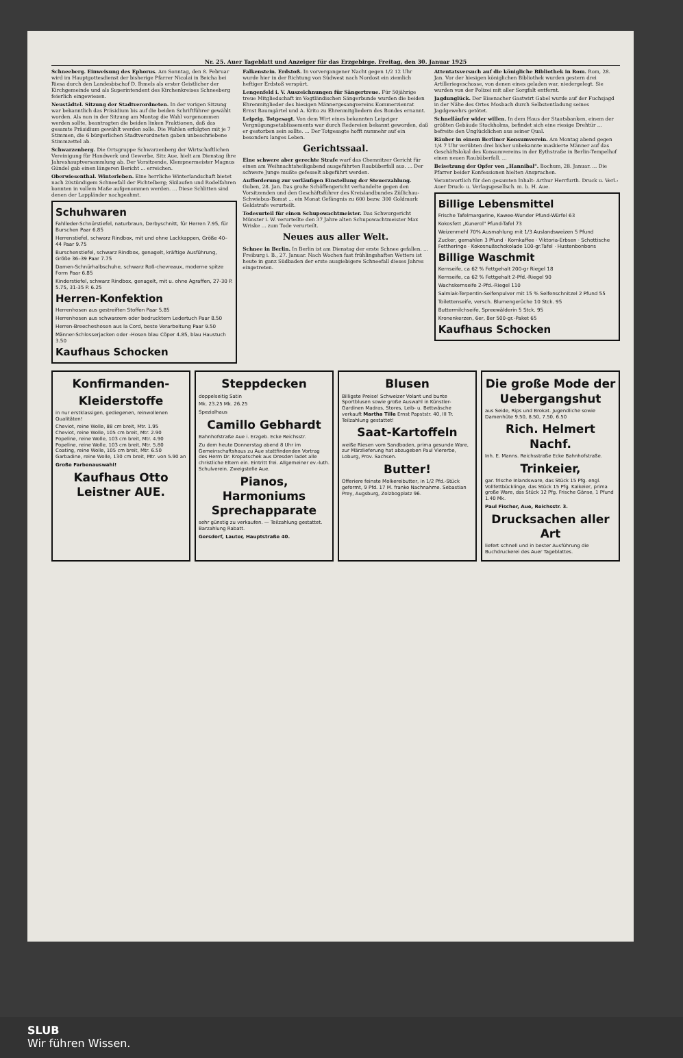Nr. 25. Auer Tageblatt und Anzeiger für das Erzgebirge. Freitag, den 30. Januar 1925
Schneeberg. Einweisung des Ephorus. Am Sonntag, den 8. Februar wird im Hauptgottesdienst der bisherige Pfarrer Nicolai in Beicha bei Riesa durch den Landesbischof D. Ihmels als erster Geistlicher der Kirchgemeinde und als Superintendent des Kirchenkreises Schneeberg feierlich eingewiesen.
Neustädtel. Sitzung der Stadtverordneten. In der vorigen Sitzung war bekanntlich das Präsidium bis auf die beiden Schriftführer gewählt worden. Als nun in der Sitzung am Montag die Wahl vorgenommen werden sollte, beantragten die beiden linken Fraktionen, daß das gesamte Präsidium gewählt werden solle. Die Wahlen erfolgten mit je 7 Stimmen, die 6 bürgerlichen Stadtverordneten gaben unbeschriebene Stimmzettel ab.
Schwarzenberg. Die Ortsgruppe Schwarzenberg der Wirtschaftlichen Vereinigung für Handwerk und Gewerbe, Sitz Aue, hielt am Dienstag ihre Jahreshauptversammlung ab. Der Vorsitzende, Klempnermeister Magnus Gündel gab einen längeren Bericht ... erreichen.
Oberwiesenthal. Winterleben. Eine herrliche Winterlandschaft bietet nach 20stündigem Schneefall der Fichtelberg; Skilaufen und Rodelfahren konnten in vollem Maße aufgenommen werden. ... Diese Schlitten sind denen der Lappländer nachgeahmt.
Schuhwaren
Fahlleder-Schnürstiefel, naturbraun, Derbyschnitt, für Herren 7.95, für Burschen Paar 6.85
Herrenstiefel, schwarz Rindbox, mit und ohne Lackkappen, Größe 40–44 Paar 9.75
Burschenstiefel, schwarz Rindbox, genagelt, kräftige Ausführung, Größe 36–39 Paar 7.75
Damen-Schnürhalbschuhe, schwarz Roß-chevreaux, moderne spitze Form Paar 6.85
Kinderstiefel, schwarz Rindbox, genagelt, mit u. ohne Agraffen, 27-30 P. 5.75, 31-35 P. 6.25
Herren-Konfektion
Herrenhosen aus gestreiften Stoffen Paar 5.85
Herrenhosen aus schwarzem oder bedrucktem Ledertuch Paar 8.50
Herren-Breecheshosen aus la Cord, beste Verarbeitung Paar 9.50
Männer-Schlosserjacken oder -Hosen blau Cöper 4.85, blau Haustuch 3.50
Kaufhaus Schocken
Falkenstein. Erdstoß. In vorvergangener Nacht gegen 1/2 12 Uhr wurde hier in der Richtung von Südwest nach Nordost ein ziemlich heftiger Erdstoß verspürt.
Lengenfeld i. V. Auszeichnungen für Sängertreue. Für 50jährige treue Mitgliedschaft im Vogtländischen Sängerbunde wurden die beiden Ehrenmitglieder des hiesigen Männergesangvereins Kommerzienrat Ernst Baumgärtel und A. Krito zu Ehrenmitgliedern des Bundes ernannt.
Leipzig. Totgesagt. Von dem Wirt eines bekannten Leipziger Vergnügungsetablissements war durch Redereien bekannt geworden, daß er gestorben sein sollte. ... Der Totgesagte hofft nunmehr auf ein besonders langes Leben.
Gerichtssaal.
Eine schwere aber gerechte Strafe warf das Chemnitzer Gericht für einen am Weihnachtsheiligabend ausgeführten Raubüberfall aus. ... Der schwere Junge mußte gefesselt abgeführt werden.
Aufforderung zur vorläufigen Einstellung der Steuerzahlung. Guben, 28. Jan. Das große Schöffengericht verhandelte gegen den Vorsitzenden und den Geschäftsführer des Kreislandbundes Züllichau-Schwiebus-Bomst ... ein Monat Gefängnis zu 600 bezw. 300 Goldmark Geldstrafe verurteilt.
Todesurteil für einen Schupowachtmeister. Das Schwurgericht Münster i. W. verurteilte den 37 Jahre alten Schupowachtmeister Max Wriske ... zum Tode verurteilt.
Neues aus aller Welt.
Schnee in Berlin. In Berlin ist am Dienstag der erste Schnee gefallen. ... Freiburg i. B., 27. Januar. Nach Wochen fast frühlingshaften Wetters ist heute in ganz Südbaden der erste ausgiebigere Schneefall dieses Jahres eingetreten.
Attentatsversuch auf die königliche Bibliothek in Rom. Rom, 28. Jan. Vor der hiesigen königlichen Bibliothek wurden gestern drei Artilleriegeschosse, von denen eines geladen war, niedergelegt. Sie wurden von der Polizei mit aller Sorgfalt entfernt.
Jagdunglück. Der Eisenacher Gastwirt Gabel wurde auf der Fuchsjagd in der Nähe des Ortes Mosbach durch Selbstentladung seines Jagdgewehrs getötet.
Schnelläufer wider willen. In dem Haus der Staatsbanken, einem der größten Gebäude Stockholms, befindet sich eine riesige Drehtür ... befreite den Unglücklichen aus seiner Qual.
Räuber in einem Berliner Konsumverein. Am Montag abend gegen 1/4 7 Uhr verübten drei bisher unbekannte maskierte Männer auf das Geschäftslokal des Konsumvereins in der Eythstraße in Berlin-Tempelhof einen neuen Raubüberfall. ...
Beisetzung der Opfer von „Hannibal". Bochum, 28. Januar. ... Die Pfarrer beider Konfessionen hielten Ansprachen.
Verantwortlich für den gesamten Inhalt: Arthur Herrfurth. Druck u. Verl.: Auer Druck- u. Verlagsgesellsch. m. b. H. Aue.
Billige Lebensmittel
Frische Tafelmargarine, Kawee-Wunder Pfund-Würfel 63
Kokosfett „Kunerol" Pfund-Tafel 73
Weizenmehl 70% Ausmahlung mit 1/3 Auslandsweizen 5 Pfund
Zucker, gemahlen 3 Pfund · Kornkaffee · Viktoria-Erbsen · Schottische Fettheringe · Kokosnußschokolade 100-gr.Tafel · Hustenbonbons
Billige Waschmit
Kernseife, ca 62 % Fettgehalt 200-gr Riegel 18
Kernseife, ca 62 % Fettgehalt 2-Pfd.-Riegel 90
Wachskernseife 2-Pfd.-Riegel 110
Salmiak-Terpentin-Seifenpulver mit 15 % Seifenschnitzel 2 Pfund 55
Toilettenseife, versch. Blumengerüche 10 Stck. 95
Buttermilchseife, Spreewälderin 5 Stck. 95
Kronenkerzen, 6er, 8er 500-gr.-Paket 65
Kaufhaus Schocken
Konfirmanden-
Kleiderstoffe
in nur erstklassigen, gediegenen, reinwollenen Qualitäten!
Cheviot, reine Wolle, 88 cm breit, Mtr. 1.95
Cheviot, reine Wolle, 105 cm breit, Mtr. 2.90
Popeline, reine Wolle, 103 cm breit, Mtr. 4.90
Popeline, reine Wolle, 103 cm breit, Mtr. 5.80
Coating, reine Wolle, 105 cm breit, Mtr. 6.50
Garbadine, reine Wolle, 130 cm breit, Mtr. von 5.90 an
Große Farbenauswahl!
Kaufhaus Otto Leistner AUE.
Steppdecken
doppelseitig Satin
Mk. 23.25 Mk. 26.25
Spezialhaus
Camillo Gebhardt
Bahnhofstraße Aue i. Erzgeb. Ecke Reichsstr.
Zu dem heute Donnerstag abend 8 Uhr im Gemeinschaftshaus zu Aue stattfindenden Vortrag des Herrn Dr. Kropatschek aus Dresden ladet alle christliche Eltern ein. Eintritt frei. Allgemeiner ev.-luth. Schulverein. Zweigstelle Aue.
Pianos, Harmoniums Sprechapparate
sehr günstig zu verkaufen. — Teilzahlung gestattet. Barzahlung Rabatt.
Gersdorf, Lauter, Hauptstraße 40.
Blusen
Billigste Preise! Schweizer Volant und bunte Sportblusen sowie große Auswahl in Künstler-Gardinen Madras, Stores, Leib- u. Bettwäsche verkauft Martha Tille Ernst Papststr. 40, III Tr. Teilzahlung gestattet!
Saat-Kartoffeln
weiße Riesen vom Sandboden, prima gesunde Ware, zur Märzlieferung hat abzugeben Paul Viererbe, Loburg, Prov. Sachsen.
Butter!
Offeriere feinste Molkereibutter, in 1/2 Pfd.-Stück geformt, 9 Pfd. 17 M. franko Nachnahme. Sebastian Prey, Augsburg, Zolzbogplatz 96.
Die große Mode der Uebergangshut
aus Seide, Rips und Brokat. Jugendliche sowie Damenhüte 9.50, 8.50, 7.50, 6.50
Rich. Helmert Nachf.
Inh. E. Manns. Reichsstraße Ecke Bahnhofstraße.
Trinkeier,
gar. frische Inlandsware, das Stück 15 Pfg. engl. Vollfettbücklinge, das Stück 15 Pfg. Kalkeier, prima große Ware, das Stück 12 Pfg. Frische Gänse, 1 Pfund 1.40 Mk.
Paul Fischer, Aue, Reichsstr. 3.
Drucksachen aller Art
liefert schnell und in bester Ausführung die Buchdruckerei des Auer Tageblattes.
SLUB
Wir führen Wissen.